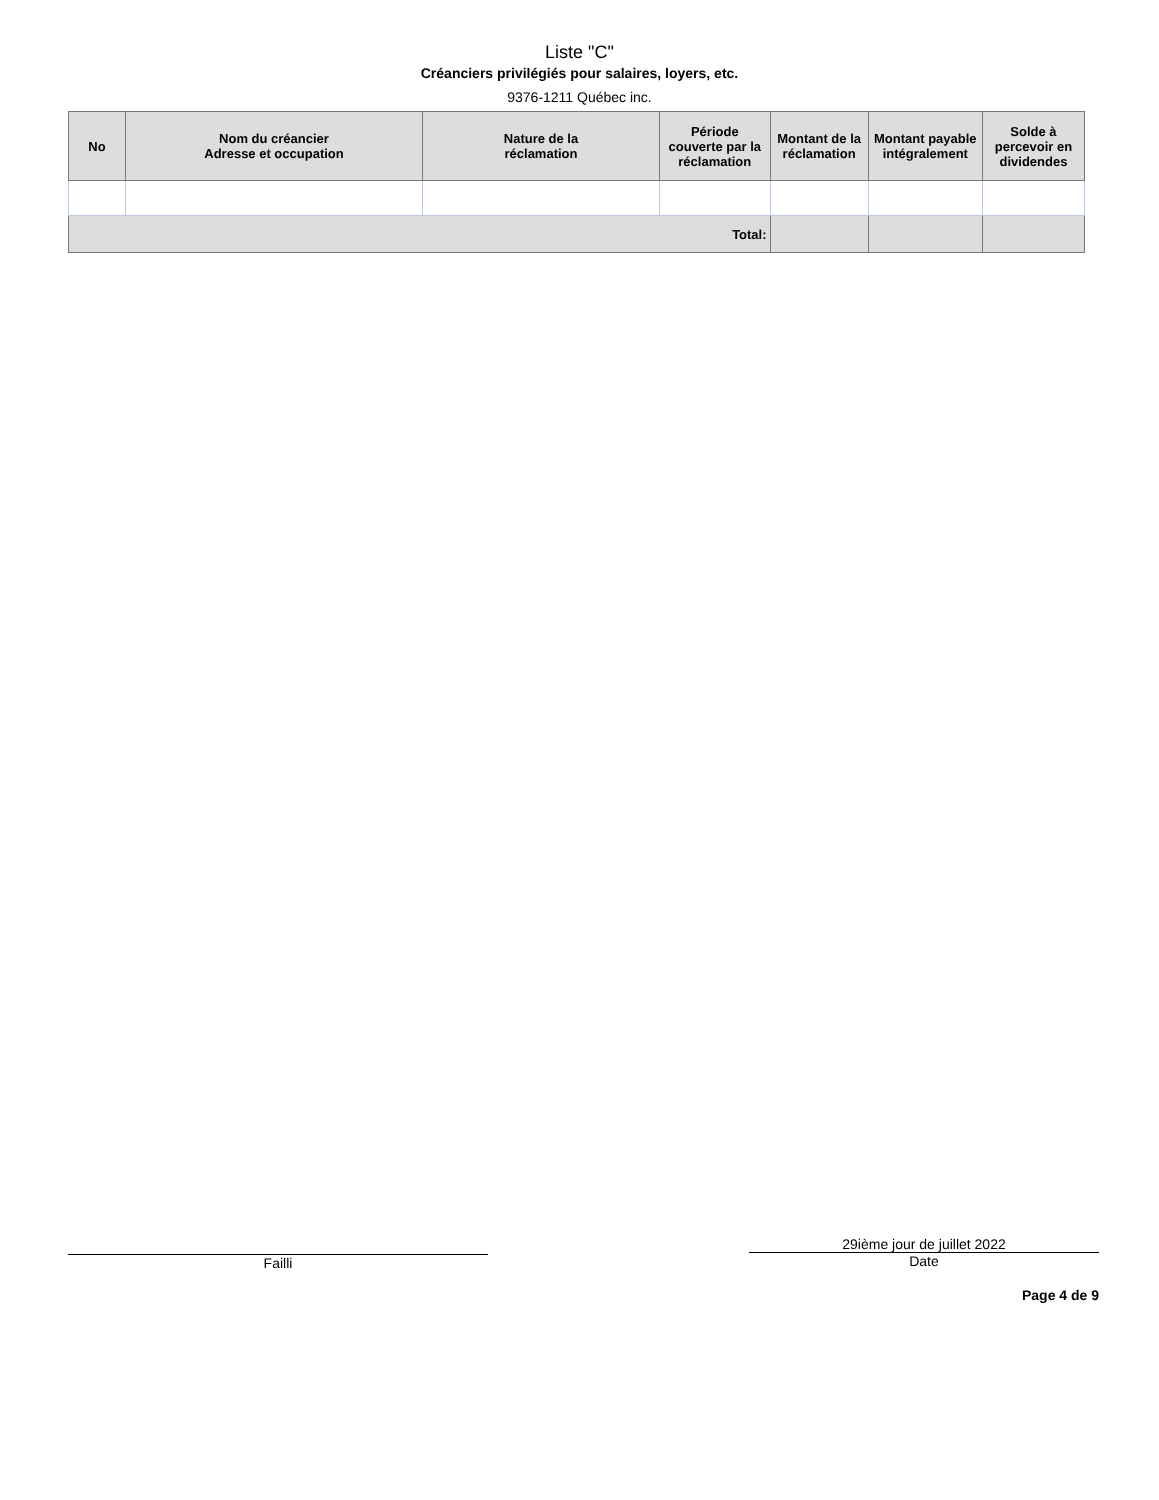Liste "C"
Créanciers privilégiés pour salaires, loyers, etc.
9376-1211 Québec inc.
| No | Nom du créancier Adresse et occupation | Nature de la réclamation | Période couverte par la réclamation | Montant de la réclamation | Montant payable intégralement | Solde à percevoir en dividendes |
| --- | --- | --- | --- | --- | --- | --- |
| Total: | | | | | | |
Failli 29ième jour de juillet 2022
Date
Page 4 de 9